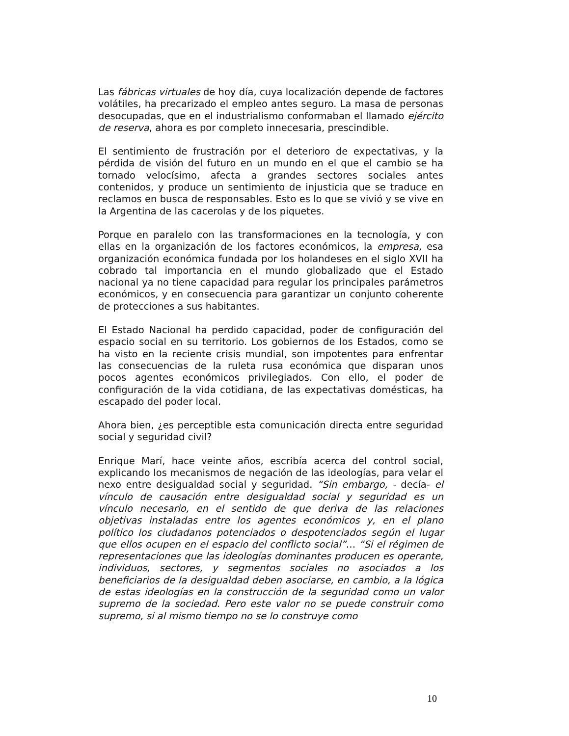Las fábricas virtuales de hoy día, cuya localización depende de factores volátiles, ha precarizado el empleo antes seguro. La masa de personas desocupadas, que en el industrialismo conformaban el llamado ejército de reserva, ahora es por completo innecesaria, prescindible.
El sentimiento de frustración por el deterioro de expectativas, y la pérdida de visión del futuro en un mundo en el que el cambio se ha tornado velocísimo, afecta a grandes sectores sociales antes contenidos, y produce un sentimiento de injusticia que se traduce en reclamos en busca de responsables. Esto es lo que se vivió y se vive en la Argentina de las cacerolas y de los piquetes.
Porque en paralelo con las transformaciones en la tecnología, y con ellas en la organización de los factores económicos, la empresa, esa organización económica fundada por los holandeses en el siglo XVII ha cobrado tal importancia en el mundo globalizado que el Estado nacional ya no tiene capacidad para regular los principales parámetros económicos, y en consecuencia para garantizar un conjunto coherente de protecciones a sus habitantes.
El Estado Nacional ha perdido capacidad, poder de configuración del espacio social en su territorio. Los gobiernos de los Estados, como se ha visto en la reciente crisis mundial, son impotentes para enfrentar las consecuencias de la ruleta rusa económica que disparan unos pocos agentes económicos privilegiados. Con ello, el poder de configuración de la vida cotidiana, de las expectativas domésticas, ha escapado del poder local.
Ahora bien, ¿es perceptible esta comunicación directa entre seguridad social y seguridad civil?
Enrique Marí, hace veinte años, escribía acerca del control social, explicando los mecanismos de negación de las ideologías, para velar el nexo entre desigualdad social y seguridad. “Sin embargo, - decía- el vínculo de causación entre desigualdad social y seguridad es un vínculo necesario, en el sentido de que deriva de las relaciones objetivas instaladas entre los agentes económicos y, en el plano político los ciudadanos potenciados o despotenciados según el lugar que ellos ocupen en el espacio del conflicto social”… “Si el régimen de representaciones que las ideologías dominantes producen es operante, individuos, sectores, y segmentos sociales no asociados a los beneficiarios de la desigualdad deben asociarse, en cambio, a la lógica de estas ideologías en la construcción de la seguridad como un valor supremo de la sociedad. Pero este valor no se puede construir como supremo, si al mismo tiempo no se lo construye como
10